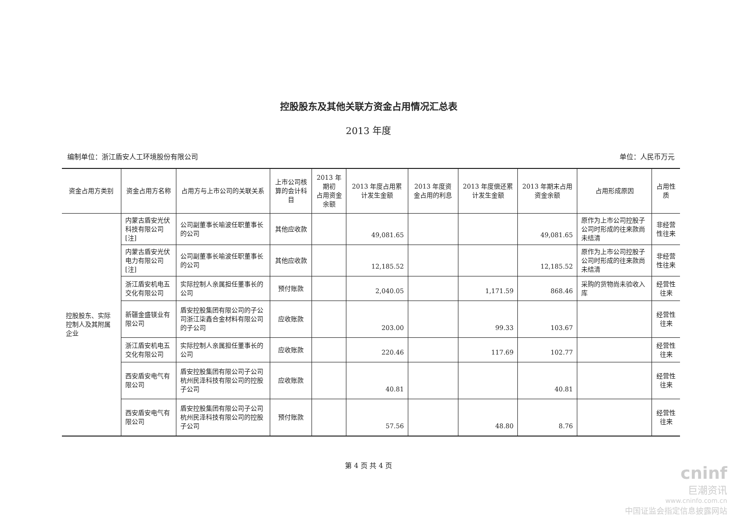控股股东及其他关联方资金占用情况汇总表
2013 年度
编制单位：浙江盾安人工环境股份有限公司 单位：人民币万元
| 资金占用方类别 | 资金占用方名称 | 占用方与上市公司的关联关系 | 上市公司核算的会计科目 | 2013 年期初 占用资金余额 | 2013 年度占用累计发生金额 | 2013 年度资金占用的利息 | 2013 年度偿还累计发生金额 | 2013 年期末占用资金余额 | 占用形成原因 | 占用性质 |
| --- | --- | --- | --- | --- | --- | --- | --- | --- | --- | --- |
| 控股股东、实际控制人及其附属企业 | 内蒙古盾安光伏科技有限公司[注] | 公司副董事长喻波任职董事长的公司 | 其他应收款 | | 49,081.65 | | | 49,081.65 | 原作为上市公司控股子公司时形成的往来款尚未结清 | 非经营性往来 |
| | 内蒙古盾安光伏电力有限公司[注] | 公司副董事长喻波任职董事长的公司 | 其他应收款 | | 12,185.52 | | | 12,185.52 | 原作为上市公司控股子公司时形成的往来款尚未结清 | 非经营性往来 |
| | 浙江盾安机电五交化有限公司 | 实际控制人亲属担任董事长的公司 | 预付账款 | | 2,040.05 | | 1,171.59 | 868.46 | 采购的货物尚未验收入库 | 经营性往来 |
| | 新疆金盛镁业有限公司 | 盾安控股集团有限公司的子公司浙江柒鑫合金材料有限公司的子公司 | 应收账款 | | 203.00 | | 99.33 | 103.67 | | 经营性往来 |
| | 浙江盾安机电五交化有限公司 | 实际控制人亲属担任董事长的公司 | 应收账款 | | 220.46 | | 117.69 | 102.77 | | 经营性往来 |
| | 西安盾安电气有限公司 | 盾安控股集团有限公司子公司杭州民泽科技有限公司的控股子公司 | 应收账款 | | 40.81 | | | 40.81 | | 经营性往来 |
| | 西安盾安电气有限公司 | 盾安控股集团有限公司子公司杭州民泽科技有限公司的控股子公司 | 预付账款 | | 57.56 | | 48.80 | 8.76 | | 经营性往来 |
第 4 页 共 4 页
cninf
巨潮资讯
www.cninfo.com.cn
中国证监会指定信息披露网站